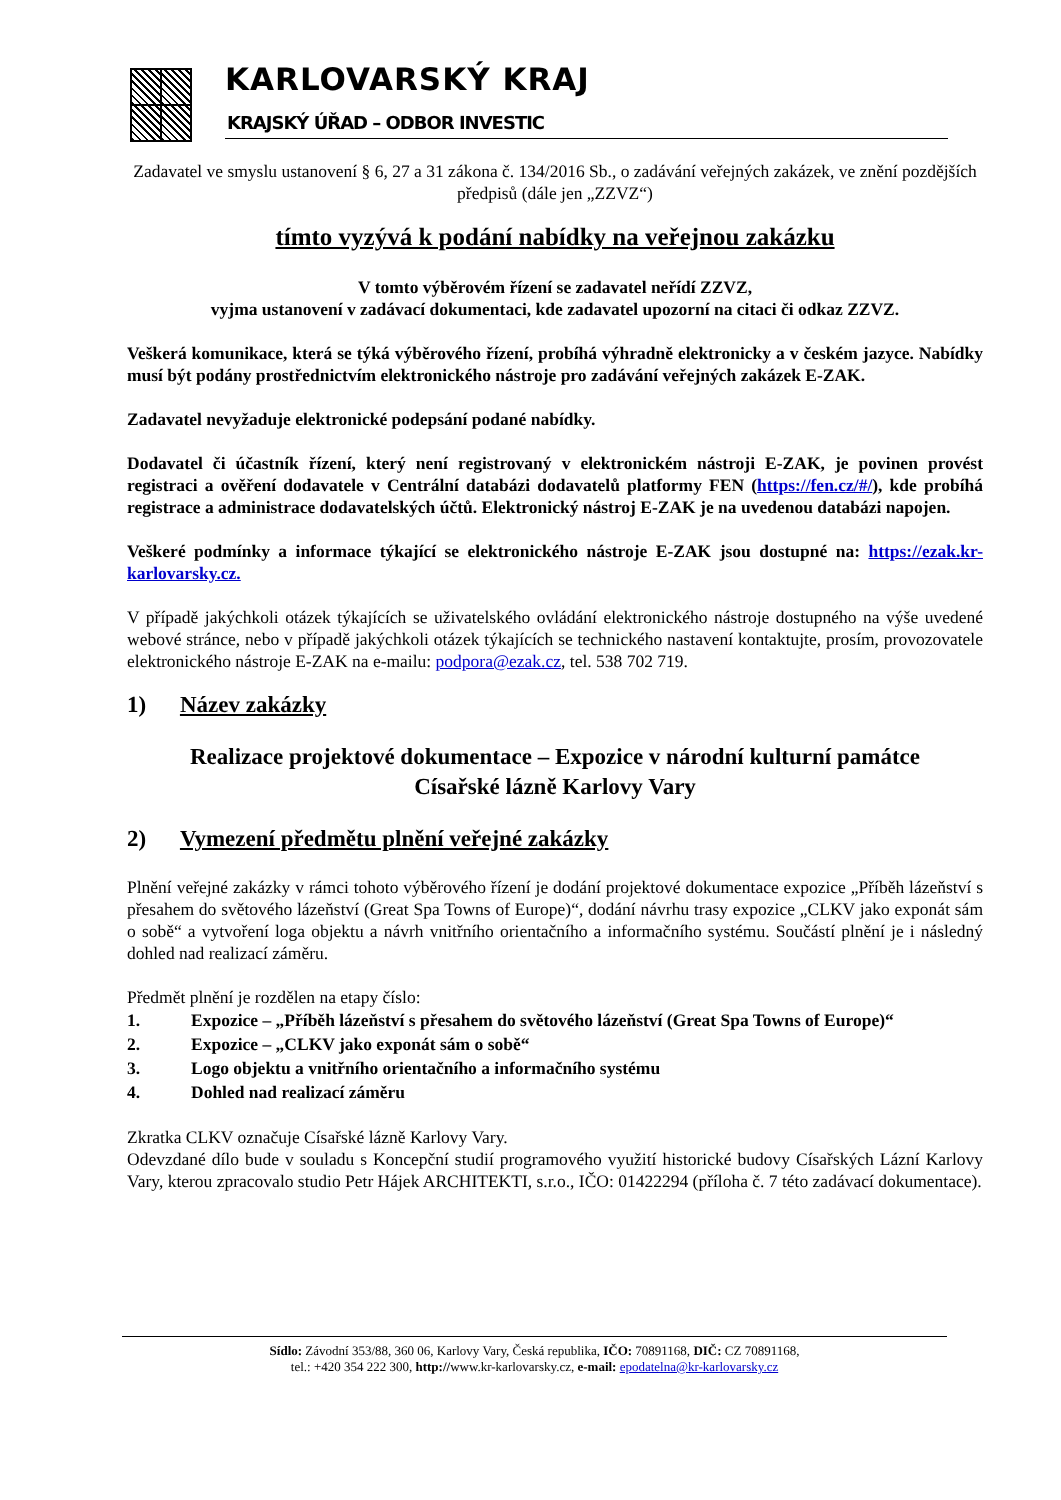KARLOVARSKÝ KRAJ
KRAJSKÝ ÚŘAD – ODBOR INVESTIC
Zadavatel ve smyslu ustanovení § 6, 27 a 31 zákona č. 134/2016 Sb., o zadávání veřejných zakázek, ve znění pozdějších předpisů (dále jen „ZZVZ“)
tímto vyzývá k podání nabídky na veřejnou zakázku
V tomto výběrovém řízení se zadavatel neřídí ZZVZ,
vyjma ustanovení v zadávací dokumentaci, kde zadavatel upozorní na citaci či odkaz ZZVZ.
Veškerá komunikace, která se týká výběrového řízení, probíhá výhradně elektronicky a v českém jazyce. Nabídky musí být podány prostřednictvím elektronického nástroje pro zadávání veřejných zakázek E-ZAK.
Zadavatel nevyžaduje elektronické podepsání podané nabídky.
Dodavatel či účastník řízení, který není registrovaný v elektronickém nástroji E-ZAK, je povinen provést registraci a ověření dodavatele v Centrální databázi dodavatelů platformy FEN (https://fen.cz/#/), kde probíhá registrace a administrace dodavatelských účtů. Elektronický nástroj E-ZAK je na uvedenou databázi napojen.
Veškeré podmínky a informace týkající se elektronického nástroje E-ZAK jsou dostupné na: https://ezak.kr-karlovarsky.cz.
V případě jakýchkoli otázek týkajících se uživatelského ovládání elektronického nástroje dostupného na výše uvedené webové stránce, nebo v případě jakýchkoli otázek týkajících se technického nastavení kontaktujte, prosím, provozovatele elektronického nástroje E-ZAK na e-mailu: podpora@ezak.cz, tel. 538 702 719.
1) Název zakázky
Realizace projektové dokumentace – Expozice v národní kulturní památce
Císařské lázně Karlovy Vary
2) Vymezení předmětu plnění veřejné zakázky
Plnění veřejné zakázky v rámci tohoto výběrového řízení je dodání projektové dokumentace expozice „Příběh lázeňství s přesahem do světového lázeňství (Great Spa Towns of Europe)“, dodání návrhu trasy expozice „CLKV jako exponát sám o sobě“ a vytvoření loga objektu a návrh vnitřního orientačního a informačního systému. Součástí plnění je i následný dohled nad realizací záměru.
Předmět plnění je rozdělen na etapy číslo:
1. Expozice – „Příběh lázeňství s přesahem do světového lázeňství (Great Spa Towns of Europe)“
2. Expozice – „CLKV jako exponát sám o sobě“
3. Logo objektu a vnitřního orientačního a informačního systému
4. Dohled nad realizací záměru
Zkratka CLKV označuje Císařské lázně Karlovy Vary.
Odevzdané dílo bude v souladu s Koncepční studií programového využití historické budovy Císařských Lázní Karlovy Vary, kterou zpracovalo studio Petr Hájek ARCHITEKTI, s.r.o., IČO: 01422294 (příloha č. 7 této zadávací dokumentace).
Sídlo: Závodní 353/88, 360 06, Karlovy Vary, Česká republika, IČO: 70891168, DIČ: CZ 70891168,
tel.: +420 354 222 300, http://www.kr-karlovarsky.cz, e-mail: epodatelna@kr-karlovarsky.cz